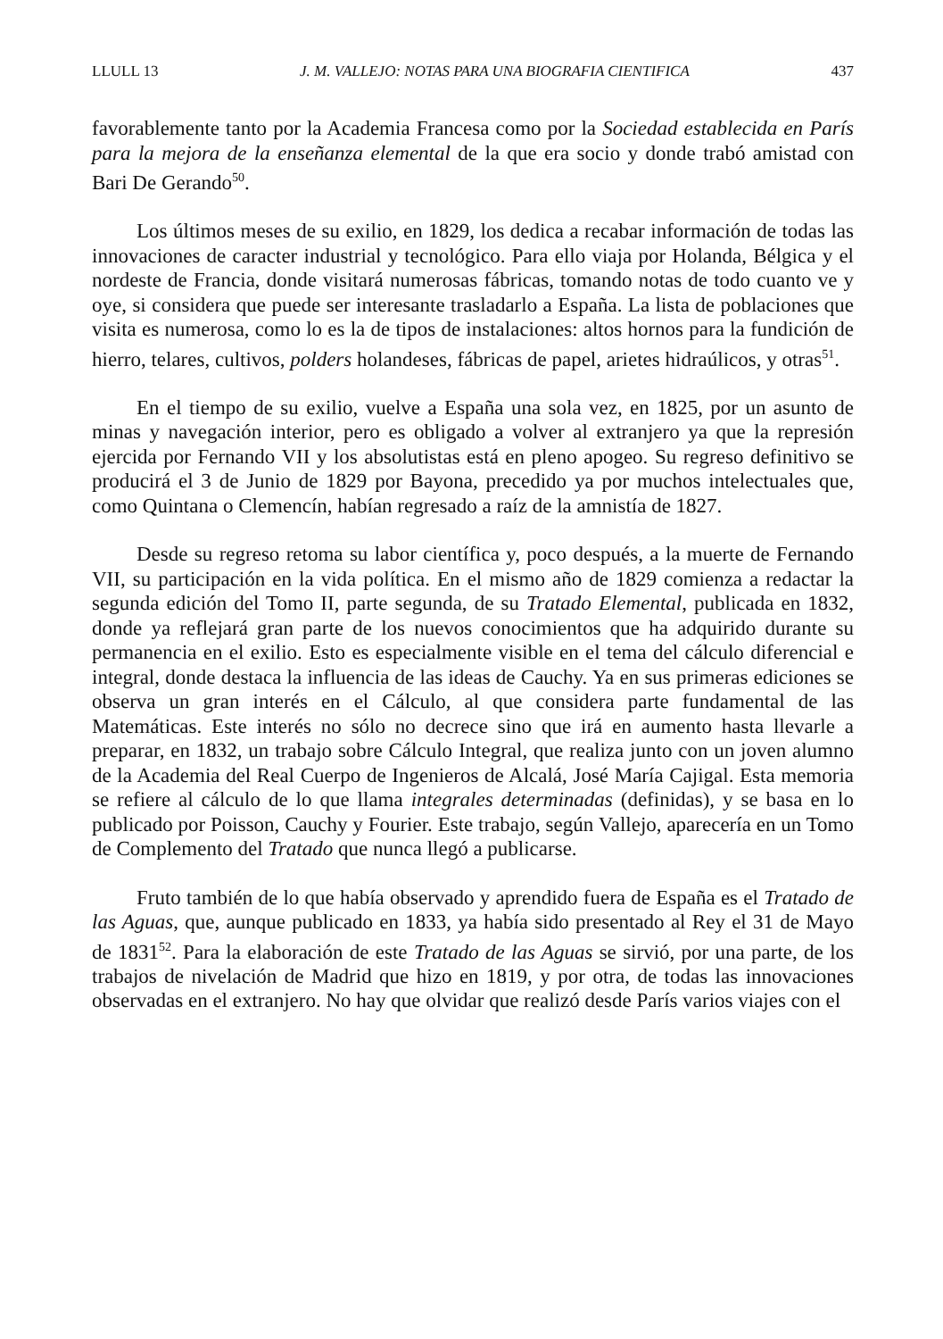LLULL 13 J. M. VALLEJO: NOTAS PARA UNA BIOGRAFIA CIENTIFICA 437
favorablemente tanto por la Academia Francesa como por la Sociedad establecida en París para la mejora de la enseñanza elemental de la que era socio y donde trabó amistad con Bari De Gerando<sup>50</sup>.
Los últimos meses de su exilio, en 1829, los dedica a recabar información de todas las innovaciones de caracter industrial y tecnológico. Para ello viaja por Holanda, Bélgica y el nordeste de Francia, donde visitará numerosas fábricas, tomando notas de todo cuanto ve y oye, si considera que puede ser interesante trasladarlo a España. La lista de poblaciones que visita es numerosa, como lo es la de tipos de instalaciones: altos hornos para la fundición de hierro, telares, cultivos, polders holandeses, fábricas de papel, arietes hidraúlicos, y otras<sup>51</sup>.
En el tiempo de su exilio, vuelve a España una sola vez, en 1825, por un asunto de minas y navegación interior, pero es obligado a volver al extranjero ya que la represión ejercida por Fernando VII y los absolutistas está en pleno apogeo. Su regreso definitivo se producirá el 3 de Junio de 1829 por Bayona, precedido ya por muchos intelectuales que, como Quintana o Clemencín, habían regresado a raíz de la amnistía de 1827.
Desde su regreso retoma su labor científica y, poco después, a la muerte de Fernando VII, su participación en la vida política. En el mismo año de 1829 comienza a redactar la segunda edición del Tomo II, parte segunda, de su Tratado Elemental, publicada en 1832, donde ya reflejará gran parte de los nuevos conocimientos que ha adquirido durante su permanencia en el exilio. Esto es especialmente visible en el tema del cálculo diferencial e integral, donde destaca la influencia de las ideas de Cauchy. Ya en sus primeras ediciones se observa un gran interés en el Cálculo, al que considera parte fundamental de las Matemáticas. Este interés no sólo no decrece sino que irá en aumento hasta llevarle a preparar, en 1832, un trabajo sobre Cálculo Integral, que realiza junto con un joven alumno de la Academia del Real Cuerpo de Ingenieros de Alcalá, José María Cajigal. Esta memoria se refiere al cálculo de lo que llama integrales determinadas (definidas), y se basa en lo publicado por Poisson, Cauchy y Fourier. Este trabajo, según Vallejo, aparecería en un Tomo de Complemento del Tratado que nunca llegó a publicarse.
Fruto también de lo que había observado y aprendido fuera de España es el Tratado de las Aguas, que, aunque publicado en 1833, ya había sido presentado al Rey el 31 de Mayo de 1831<sup>52</sup>. Para la elaboración de este Tratado de las Aguas se sirvió, por una parte, de los trabajos de nivelación de Madrid que hizo en 1819, y por otra, de todas las innovaciones observadas en el extranjero. No hay que olvidar que realizó desde París varios viajes con el